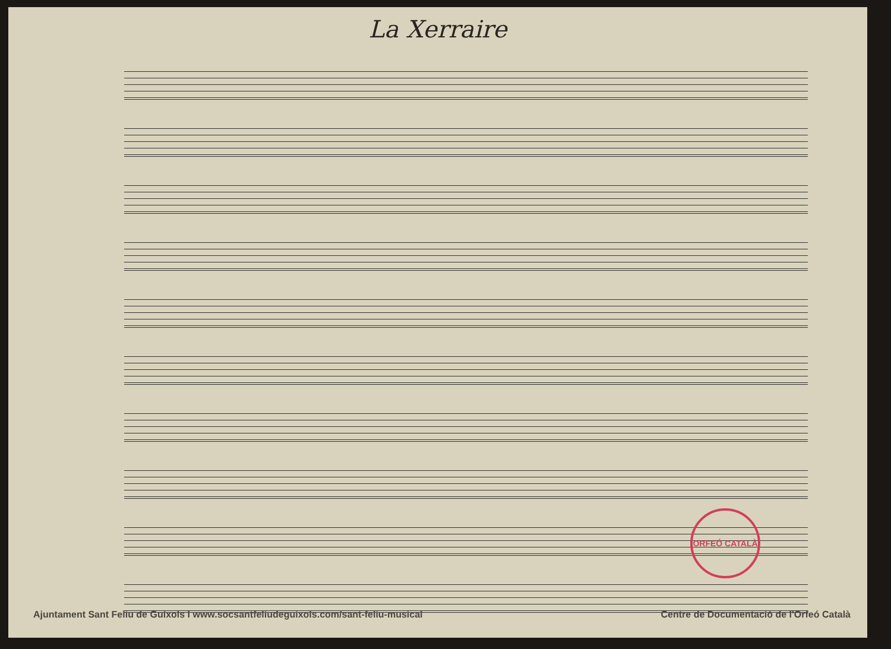La Xerraire
ORFEÓ CATALÀ
Ajuntament Sant Feliu de Guíxols I www.socsantfeliudeguixols.com/sant-feliu-musical Centre de Documentació de l'Orfeó Català